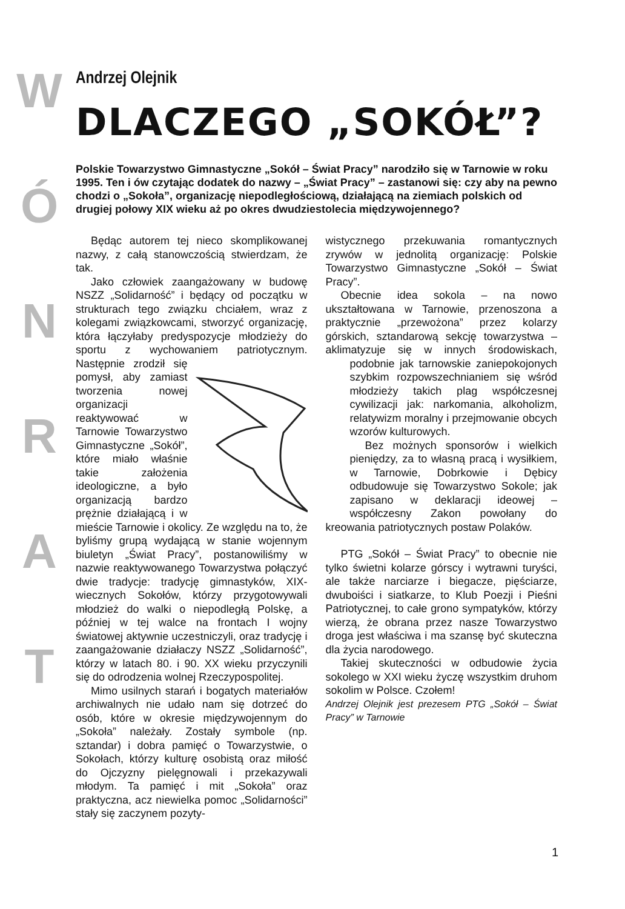WÓNRAT
Andrzej Olejnik
DLACZEGO „SOKÓŁ”?
Polskie Towarzystwo Gimnastyczne „Sokół – Świat Pracy” narodziło się w Tarnowie w roku 1995. Ten i ów czytając dodatek do nazwy – „Świat Pracy” – zastanowi się: czy aby na pewno chodzi o „Sokoła”, organizację niepodległościową, działającą na ziemiach polskich od drugiej połowy XIX wieku aż po okres dwudziestolecia międzywojennego?
Będąc autorem tej nieco skomplikowanej nazwy, z całą stanowczością stwierdzam, że tak.
Jako człowiek zaangażowany w budowę NSZZ „Solidarność” i będący od początku w strukturach tego związku chciałem, wraz z kolegami związkowcami, stworzyć organizację, która łączyłaby predyspozycje młodzieży do sportu z wychowaniem patriotycznym. Następnie zrodził się pomysł, aby zamiast tworzenia nowej organizacji reaktywować w Tarnowie Towarzystwo Gimnastyczne „Sokół”, które miało właśnie takie założenia ideologiczne, a było organizacją bardzo prężnie działającą i w mieście Tarnowie i okolicy. Ze względu na to, że byliśmy grupą wydającą w stanie wojennym biuletyn „Świat Pracy”, postanowiliśmy w nazwie reaktywowanego Towarzystwa połączyć dwie tradycje: tradycję gimnastyków, XIX-wiecznych Sokołów, którzy przygotowywali młodzież do walki o niepodległą Polskę, a później w tej walce na frontach I wojny światowej aktywnie uczestniczyli, oraz tradycję i zaangażowanie działaczy NSZZ „Solidarność”, którzy w latach 80. i 90. XX wieku przyczynili się do odrodzenia wolnej Rzeczypospolitej.
Mimo usilnych starań i bogatych materiałów archiwalnych nie udało nam się dotrzeć do osób, które w okresie międzywojennym do „Sokoła” należały. Zostały symbole (np. sztandar) i dobra pamięć o Towarzystwie, o Sokołach, którzy kulturę osobistą oraz miłość do Ojczyzny pielęgnowali i przekazywali młodym. Ta pamięć i mit „Sokoła” oraz praktyczna, acz niewielka pomoc „Solidarności” stały się zaczynem pozyty-
wistycznego przekuwania romantycznych zrywów w jednolitą organizację: Polskie Towarzystwo Gimnastyczne „Sokół – Świat Pracy”.
Obecnie idea sokola – na nowo ukształtowana w Tarnowie, przenoszona a praktycznie „przewożona” przez kolarzy górskich, sztandarową sekcję towarzystwa – aklimatyzuje się w innych środowiskach, podobnie jak tarnowskie zaniepokojonych szybkim rozpowszechnianiem się wśród młodzieży takich plag współczesnej cywilizacji jak: narkomania, alkoholizm, relatywizm moralny i przejmowanie obcych wzorów kulturowych.
Bez możnych sponsorów i wielkich pieniędzy, za to własną pracą i wysiłkiem, w Tarnowie, Dobrkowie i Dębicy odbudowuje się Towarzystwo Sokole; jak zapisano w deklaracji ideowej – współczesny Zakon powołany do kreowania patriotycznych postaw Polaków.
PTG „Sokół – Świat Pracy” to obecnie nie tylko świetni kolarze górscy i wytrawni turyści, ale także narciarze i biegacze, pięściarze, dwuboiści i siatkarze, to Klub Poezji i Pieśni Patriotycznej, to całe grono sympatyków, którzy wierzą, że obrana przez nasze Towarzystwo droga jest właściwa i ma szansę być skuteczna dla życia narodowego.
Takiej skuteczności w odbudowie życia sokolego w XXI wieku życzę wszystkim druhom sokolim w Polsce. Czołem!
Andrzej Olejnik jest prezesem PTG „Sokół – Świat Pracy” w Tarnowie
1